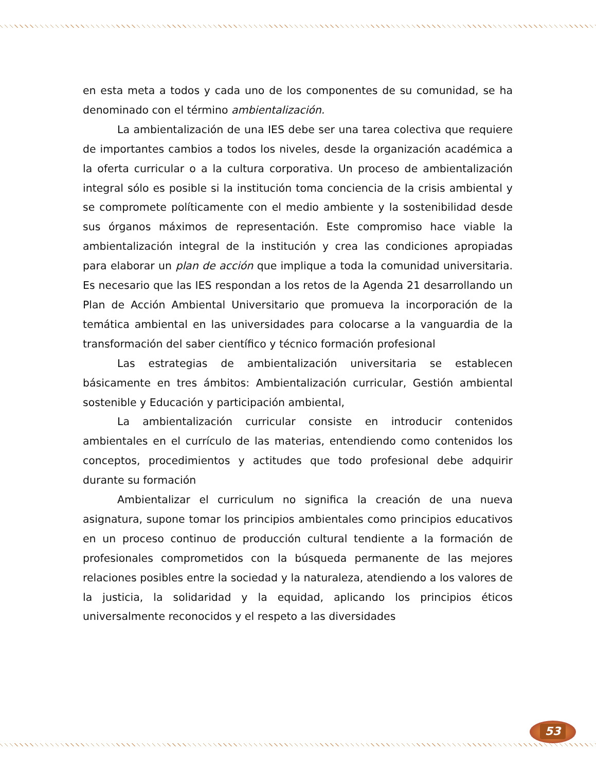en esta meta a todos y cada uno de los componentes de su comunidad, se ha denominado con el término ambientalización.
La ambientalización de una IES debe ser una tarea colectiva que requiere de importantes cambios a todos los niveles, desde la organización académica a la oferta curricular o a la cultura corporativa. Un proceso de ambientalización integral sólo es posible si la institución toma conciencia de la crisis ambiental y se compromete políticamente con el medio ambiente y la sostenibilidad desde sus órganos máximos de representación. Este compromiso hace viable la ambientalización integral de la institución y crea las condiciones apropiadas para elaborar un plan de acción que implique a toda la comunidad universitaria. Es necesario que las IES respondan a los retos de la Agenda 21 desarrollando un Plan de Acción Ambiental Universitario que promueva la incorporación de la temática ambiental en las universidades para colocarse a la vanguardia de la transformación del saber científico y técnico formación profesional
Las estrategias de ambientalización universitaria se establecen básicamente en tres ámbitos: Ambientalización curricular, Gestión ambiental sostenible y Educación y participación ambiental,
La ambientalización curricular consiste en introducir contenidos ambientales en el currículo de las materias, entendiendo como contenidos los conceptos, procedimientos y actitudes que todo profesional debe adquirir durante su formación
Ambientalizar el curriculum no significa la creación de una nueva asignatura, supone tomar los principios ambientales como principios educativos en un proceso continuo de producción cultural tendiente a la formación de profesionales comprometidos con la búsqueda permanente de las mejores relaciones posibles entre la sociedad y la naturaleza, atendiendo a los valores de la justicia, la solidaridad y la equidad, aplicando los principios éticos universalmente reconocidos y el respeto a las diversidades
53